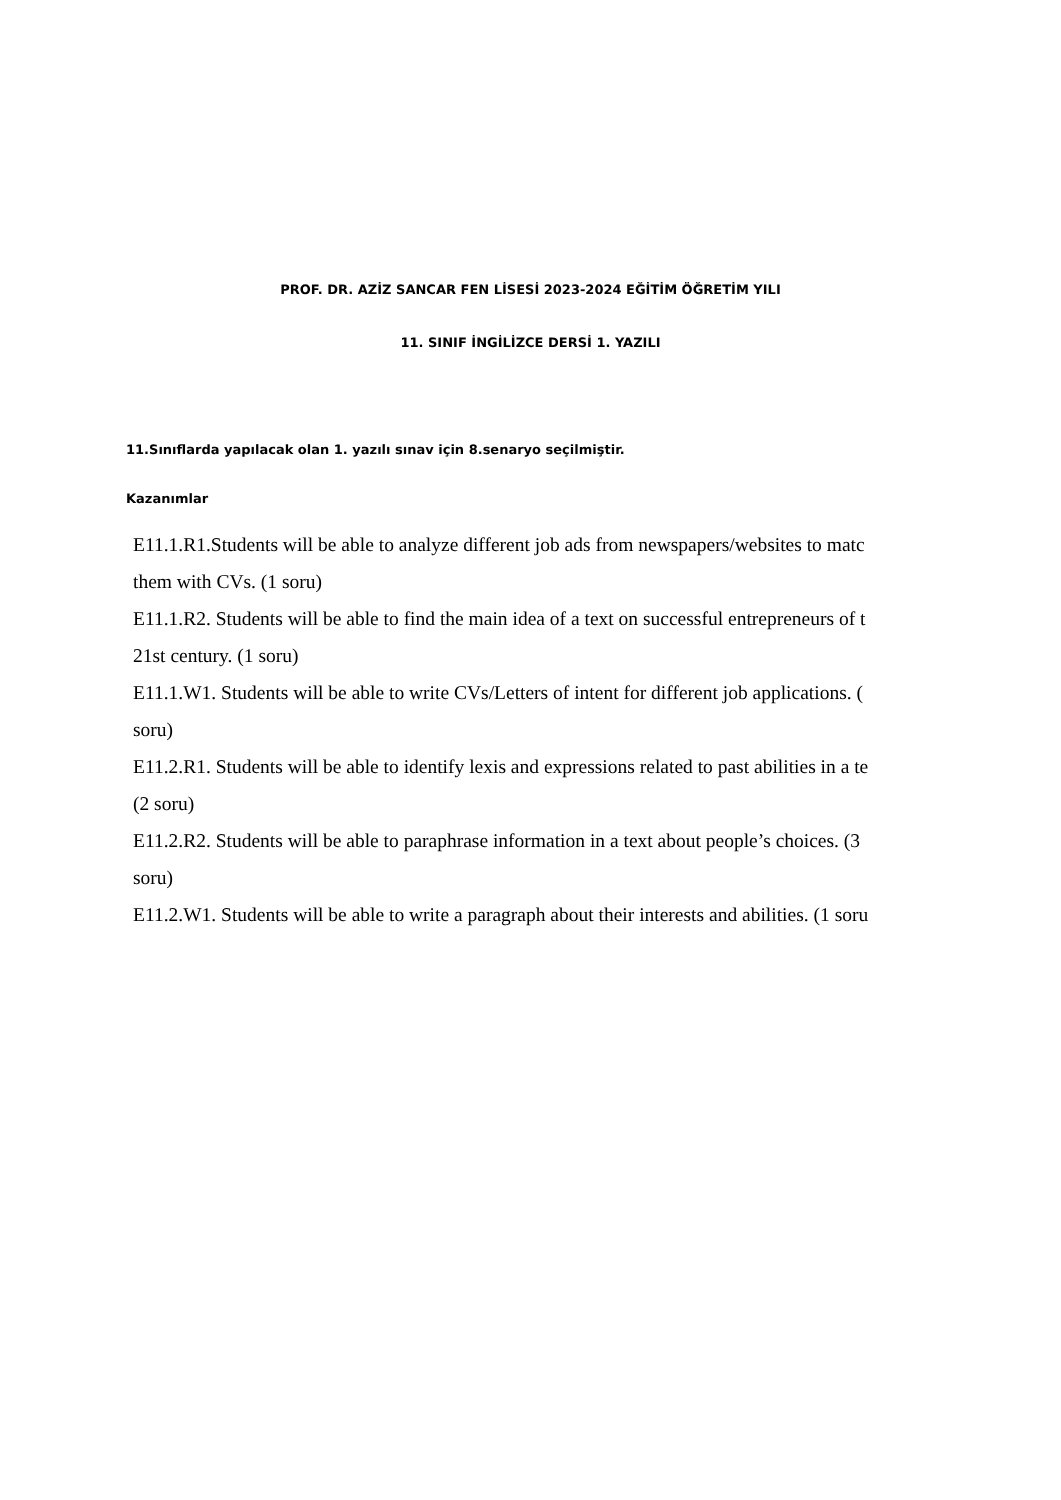PROF. DR. AZİZ SANCAR FEN LİSESİ 2023-2024 EĞİTİM ÖĞRETİM YILI
11. SINIF İNGİLİZCE DERSİ 1. YAZILI
11.Sınıflarda yapılacak olan 1. yazılı sınav için 8.senaryo seçilmiştir.
Kazanımlar
E11.1.R1.Students will be able to analyze different job ads from newspapers/websites to matc
them with CVs. (1 soru)
E11.1.R2. Students will be able to find the main idea of a text on successful entrepreneurs of t
21st century. (1 soru)
E11.1.W1. Students will be able to write CVs/Letters of intent for different job applications. (
soru)
E11.2.R1. Students will be able to identify lexis and expressions related to past abilities in a te
(2 soru)
E11.2.R2. Students will be able to paraphrase information in a text about people’s choices. (3
soru)
E11.2.W1. Students will be able to write a paragraph about their interests and abilities. (1 soru